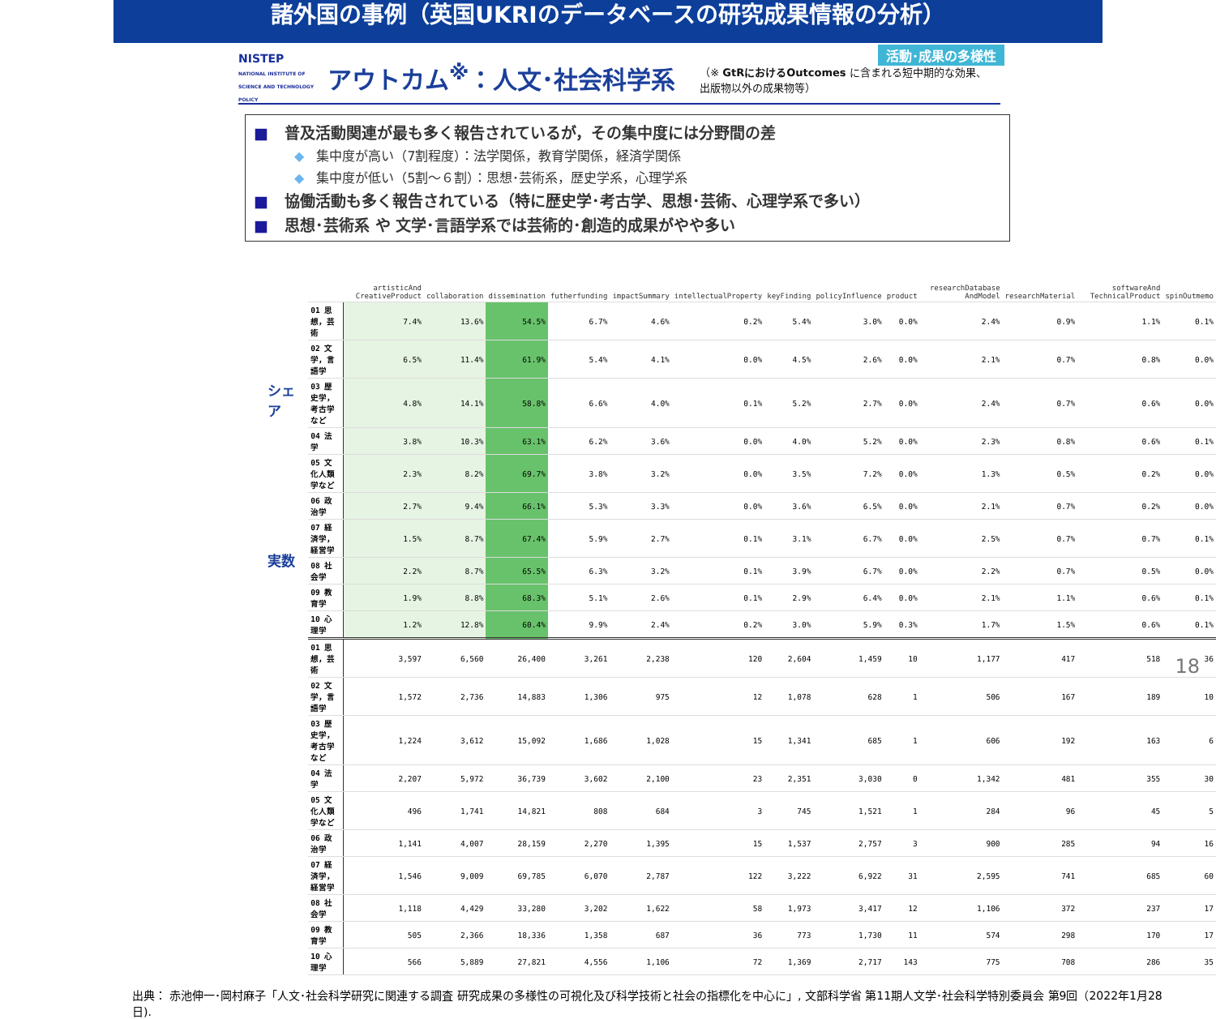諸外国の事例（英国UKRIのデータベースの研究成果情報の分析）
NISTEP
NATIONAL INSTITUTE OF SCIENCE AND TECHNOLOGY POLICY
アウトカム<sup>※</sup>：人文･社会科学系
（※ GtRにおけるOutcomes に含まれる短中期的な効果、
出版物以外の成果物等）
活動･成果の多様性
■ 普及活動関連が最も多く報告されているが，その集中度には分野間の差
◆ 集中度が高い（7割程度）：法学関係，教育学関係，経済学関係
◆ 集中度が低い（5割～６割）：思想･芸術系，歴史学系，心理学系
■ 協働活動も多く報告されている（特に歴史学･考古学、思想･芸術、心理学系で多い）
■ 思想･芸術系 や 文学･言語学系では芸術的･創造的成果がやや多い
シェア
実数
| | artisticAnd CreativeProduct | collaboration | dissemination | futherfunding | impactSummary | intellectualProperty | keyFinding | policyInfluence | product | researchDatabase AndModel | researchMaterial | softwareAnd TechnicalProduct | spinOutmemo |
| --- | --- | --- | --- | --- | --- | --- | --- | --- | --- | --- | --- | --- | --- |
| 01 思想，芸術 | 7.4% | 13.6% | 54.5% | 6.7% | 4.6% | 0.2% | 5.4% | 3.0% | 0.0% | 2.4% | 0.9% | 1.1% | 0.1% |
| 02 文学，言語学 | 6.5% | 11.4% | 61.9% | 5.4% | 4.1% | 0.0% | 4.5% | 2.6% | 0.0% | 2.1% | 0.7% | 0.8% | 0.0% |
| 03 歴史学，考古学など | 4.8% | 14.1% | 58.8% | 6.6% | 4.0% | 0.1% | 5.2% | 2.7% | 0.0% | 2.4% | 0.7% | 0.6% | 0.0% |
| 04 法学 | 3.8% | 10.3% | 63.1% | 6.2% | 3.6% | 0.0% | 4.0% | 5.2% | 0.0% | 2.3% | 0.8% | 0.6% | 0.1% |
| 05 文化人類学など | 2.3% | 8.2% | 69.7% | 3.8% | 3.2% | 0.0% | 3.5% | 7.2% | 0.0% | 1.3% | 0.5% | 0.2% | 0.0% |
| 06 政治学 | 2.7% | 9.4% | 66.1% | 5.3% | 3.3% | 0.0% | 3.6% | 6.5% | 0.0% | 2.1% | 0.7% | 0.2% | 0.0% |
| 07 経済学，経営学 | 1.5% | 8.7% | 67.4% | 5.9% | 2.7% | 0.1% | 3.1% | 6.7% | 0.0% | 2.5% | 0.7% | 0.7% | 0.1% |
| 08 社会学 | 2.2% | 8.7% | 65.5% | 6.3% | 3.2% | 0.1% | 3.9% | 6.7% | 0.0% | 2.2% | 0.7% | 0.5% | 0.0% |
| 09 教育学 | 1.9% | 8.8% | 68.3% | 5.1% | 2.6% | 0.1% | 2.9% | 6.4% | 0.0% | 2.1% | 1.1% | 0.6% | 0.1% |
| 10 心理学 | 1.2% | 12.8% | 60.4% | 9.9% | 2.4% | 0.2% | 3.0% | 5.9% | 0.3% | 1.7% | 1.5% | 0.6% | 0.1% |
| 01 思想，芸術 | 3,597 | 6,560 | 26,400 | 3,261 | 2,238 | 120 | 2,604 | 1,459 | 10 | 1,177 | 417 | 518 | 36 |
| 02 文学，言語学 | 1,572 | 2,736 | 14,883 | 1,306 | 975 | 12 | 1,078 | 628 | 1 | 506 | 167 | 189 | 10 |
| 03 歴史学，考古学など | 1,224 | 3,612 | 15,092 | 1,686 | 1,028 | 15 | 1,341 | 685 | 1 | 606 | 192 | 163 | 6 |
| 04 法学 | 2,207 | 5,972 | 36,739 | 3,602 | 2,100 | 23 | 2,351 | 3,030 | 0 | 1,342 | 481 | 355 | 30 |
| 05 文化人類学など | 496 | 1,741 | 14,821 | 808 | 684 | 3 | 745 | 1,521 | 1 | 284 | 96 | 45 | 5 |
| 06 政治学 | 1,141 | 4,007 | 28,159 | 2,270 | 1,395 | 15 | 1,537 | 2,757 | 3 | 900 | 285 | 94 | 16 |
| 07 経済学，経営学 | 1,546 | 9,009 | 69,785 | 6,070 | 2,787 | 122 | 3,222 | 6,922 | 31 | 2,595 | 741 | 685 | 60 |
| 08 社会学 | 1,118 | 4,429 | 33,280 | 3,202 | 1,622 | 58 | 1,973 | 3,417 | 12 | 1,106 | 372 | 237 | 17 |
| 09 教育学 | 505 | 2,366 | 18,336 | 1,358 | 687 | 36 | 773 | 1,730 | 11 | 574 | 298 | 170 | 17 |
| 10 心理学 | 566 | 5,889 | 27,821 | 4,556 | 1,106 | 72 | 1,369 | 2,717 | 143 | 775 | 708 | 286 | 35 |
出典： 赤池伸一･岡村麻子「人文･社会科学研究に関連する調査 研究成果の多様性の可視化及び科学技術と社会の指標化を中心に」, 文部科学省 第11期人文学･社会科学特別委員会 第9回（2022年1月28日).
18